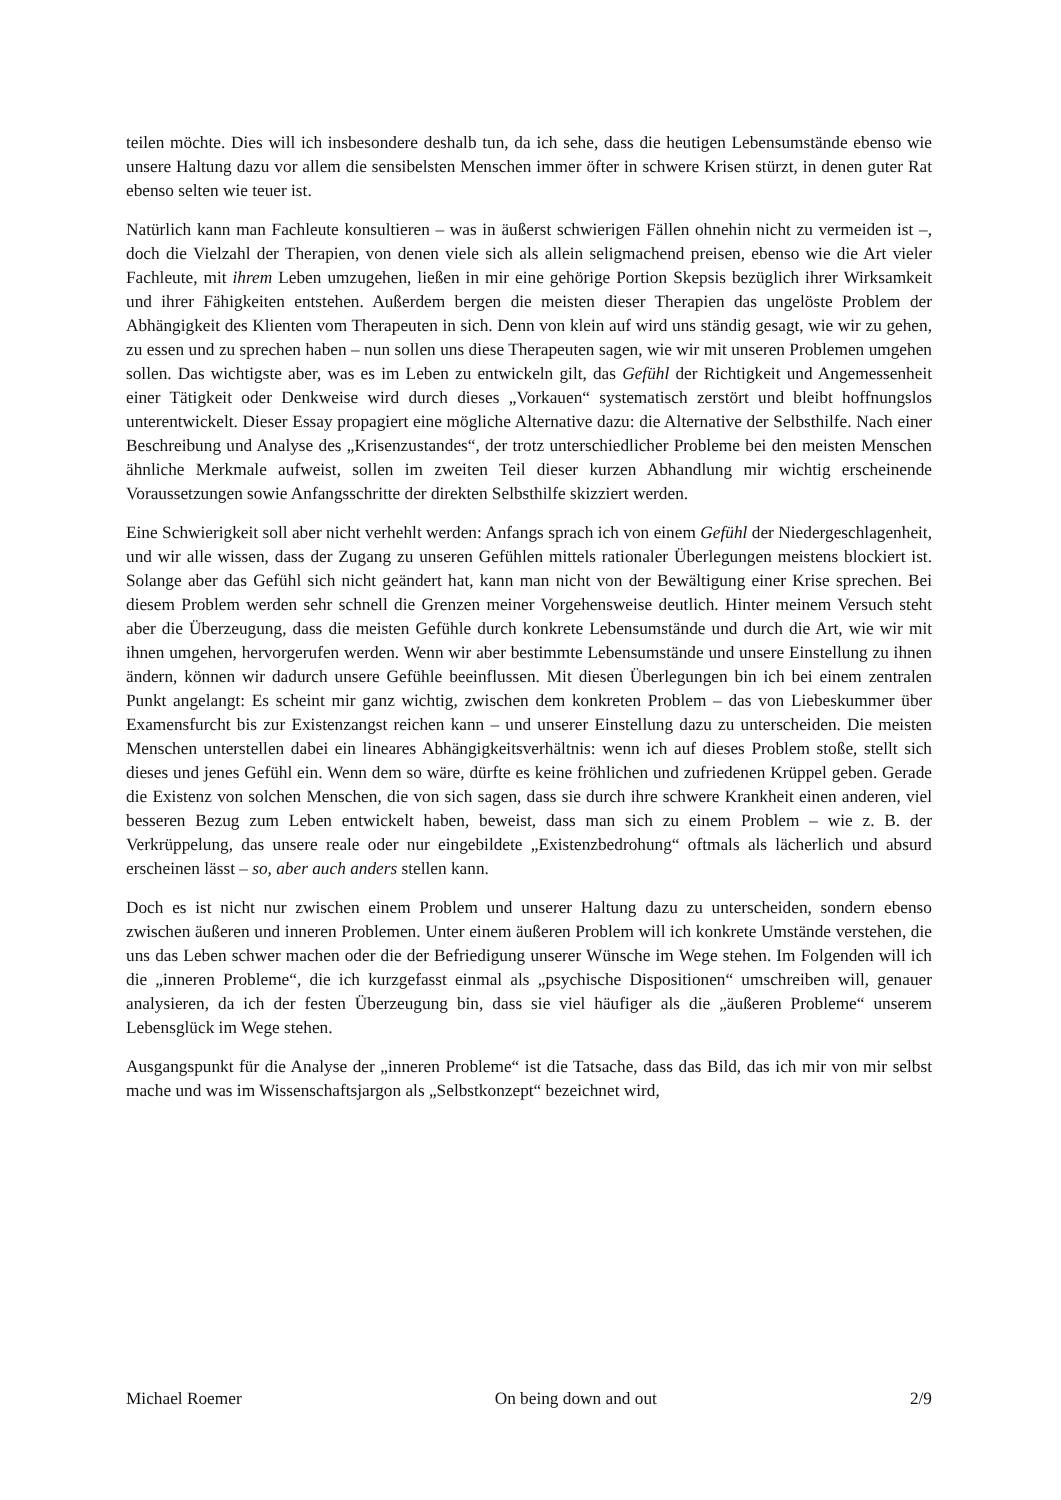teilen möchte. Dies will ich insbesondere deshalb tun, da ich sehe, dass die heutigen Lebensumstände ebenso wie unsere Haltung dazu vor allem die sensibelsten Menschen immer öfter in schwere Krisen stürzt, in denen guter Rat ebenso selten wie teuer ist.
Natürlich kann man Fachleute konsultieren – was in äußerst schwierigen Fällen ohnehin nicht zu vermeiden ist –, doch die Vielzahl der Therapien, von denen viele sich als allein seligmachend preisen, ebenso wie die Art vieler Fachleute, mit ihrem Leben umzugehen, ließen in mir eine gehörige Portion Skepsis bezüglich ihrer Wirksamkeit und ihrer Fähigkeiten entstehen. Außerdem bergen die meisten dieser Therapien das ungelöste Problem der Abhängigkeit des Klienten vom Therapeuten in sich. Denn von klein auf wird uns ständig gesagt, wie wir zu gehen, zu essen und zu sprechen haben – nun sollen uns diese Therapeuten sagen, wie wir mit unseren Problemen umgehen sollen. Das wichtigste aber, was es im Leben zu entwickeln gilt, das Gefühl der Richtigkeit und Angemessenheit einer Tätigkeit oder Denkweise wird durch dieses „Vorkauen“ systematisch zerstört und bleibt hoffnungslos unterentwickelt. Dieser Essay propagiert eine mögliche Alternative dazu: die Alternative der Selbsthilfe. Nach einer Beschreibung und Analyse des „Krisenzustandes“, der trotz unterschiedlicher Probleme bei den meisten Menschen ähnliche Merkmale aufweist, sollen im zweiten Teil dieser kurzen Abhandlung mir wichtig erscheinende Voraussetzungen sowie Anfangsschritte der direkten Selbsthilfe skizziert werden.
Eine Schwierigkeit soll aber nicht verhehlt werden: Anfangs sprach ich von einem Gefühl der Niedergeschlagenheit, und wir alle wissen, dass der Zugang zu unseren Gefühlen mittels rationaler Überlegungen meistens blockiert ist. Solange aber das Gefühl sich nicht geändert hat, kann man nicht von der Bewältigung einer Krise sprechen. Bei diesem Problem werden sehr schnell die Grenzen meiner Vorgehensweise deutlich. Hinter meinem Versuch steht aber die Überzeugung, dass die meisten Gefühle durch konkrete Lebensumstände und durch die Art, wie wir mit ihnen umgehen, hervorgerufen werden. Wenn wir aber bestimmte Lebensumstände und unsere Einstellung zu ihnen ändern, können wir dadurch unsere Gefühle beeinflussen. Mit diesen Überlegungen bin ich bei einem zentralen Punkt angelangt: Es scheint mir ganz wichtig, zwischen dem konkreten Problem – das von Liebeskummer über Examensfurcht bis zur Existenzangst reichen kann – und unserer Einstellung dazu zu unterscheiden. Die meisten Menschen unterstellen dabei ein lineares Abhängigkeitsverhältnis: wenn ich auf dieses Problem stoße, stellt sich dieses und jenes Gefühl ein. Wenn dem so wäre, dürfte es keine fröhlichen und zufriedenen Krüppel geben. Gerade die Existenz von solchen Menschen, die von sich sagen, dass sie durch ihre schwere Krankheit einen anderen, viel besseren Bezug zum Leben entwickelt haben, beweist, dass man sich zu einem Problem – wie z. B. der Verkrüppelung, das unsere reale oder nur eingebildete „Existenzbedrohung“ oftmals als lächerlich und absurd erscheinen lässt – so, aber auch anders stellen kann.
Doch es ist nicht nur zwischen einem Problem und unserer Haltung dazu zu unterscheiden, sondern ebenso zwischen äußeren und inneren Problemen. Unter einem äußeren Problem will ich konkrete Umstände verstehen, die uns das Leben schwer machen oder die der Befriedigung unserer Wünsche im Wege stehen. Im Folgenden will ich die „inneren Probleme“, die ich kurzgefasst einmal als „psychische Dispositionen“ umschreiben will, genauer analysieren, da ich der festen Überzeugung bin, dass sie viel häufiger als die „äußeren Probleme“ unserem Lebensglück im Wege stehen.
Ausgangspunkt für die Analyse der „inneren Probleme“ ist die Tatsache, dass das Bild, das ich mir von mir selbst mache und was im Wissenschaftsjargon als „Selbstkonzept“ bezeichnet wird,
Michael Roemer On being down and out 2/9